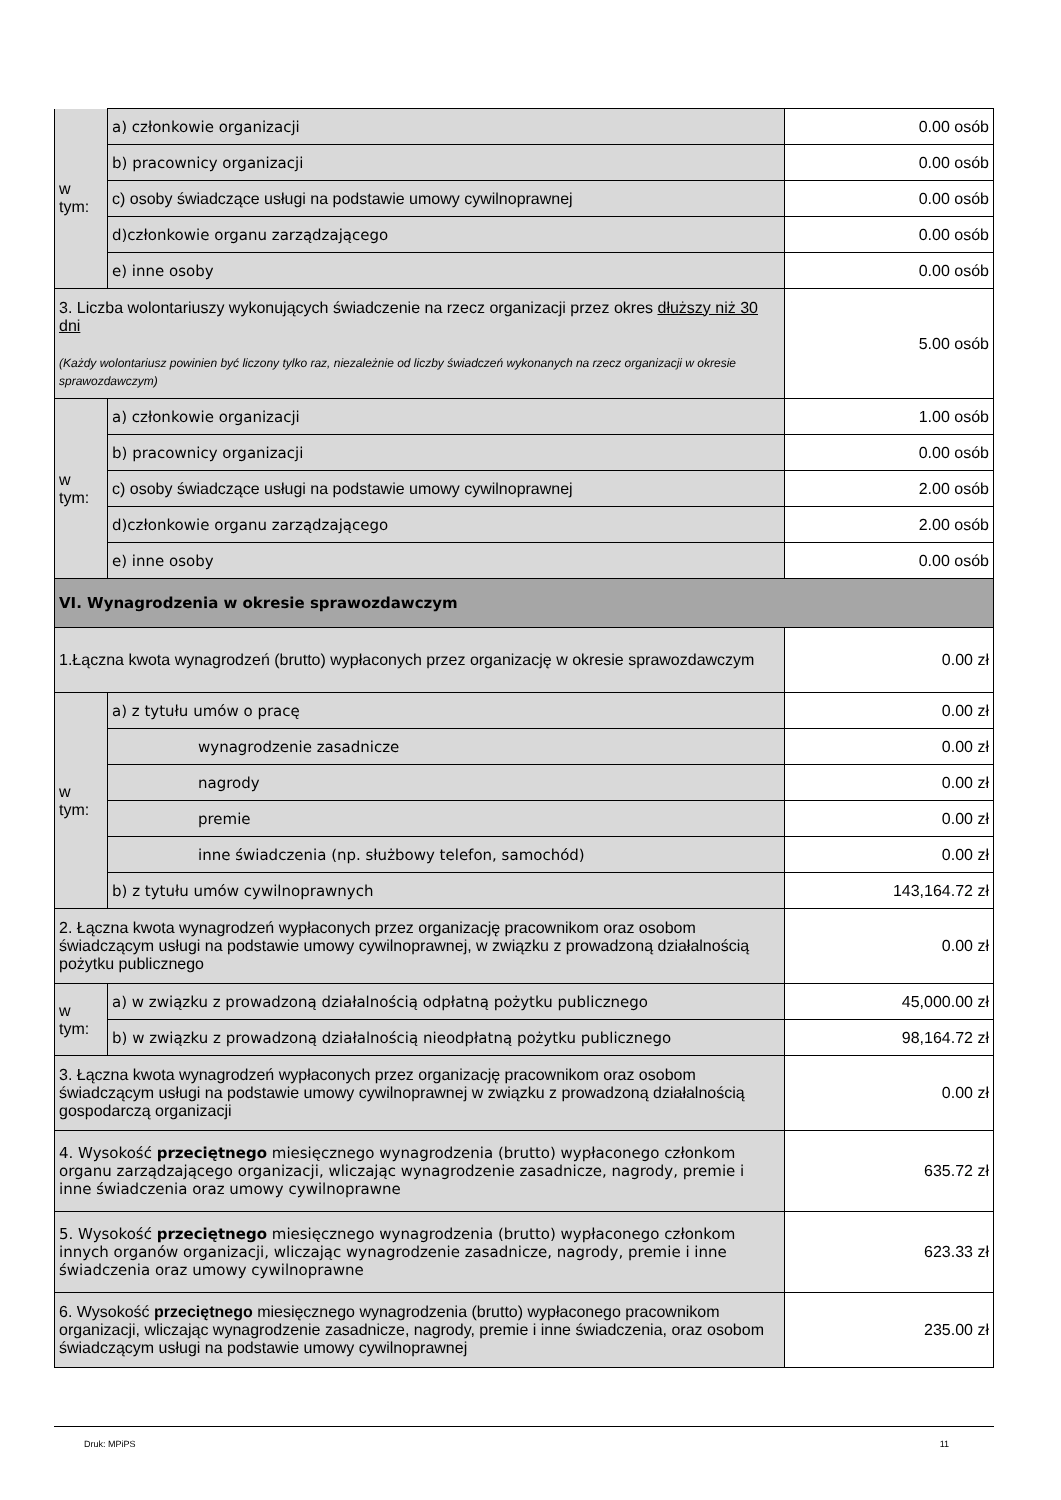| w tym: | a) członkowie organizacji | 0.00 osób |
| | b) pracownicy organizacji | 0.00 osób |
| | c) osoby świadczące usługi na podstawie umowy cywilnoprawnej | 0.00 osób |
| | d)członkowie organu zarządzającego | 0.00 osób |
| | e) inne osoby | 0.00 osób |
| 3. Liczba wolontariuszy wykonujących świadczenie na rzecz organizacji przez okres dłuższy niż 30 dni (Każdy wolontariusz powinien być liczony tylko raz, niezależnie od liczby świadczeń wykonanych na rzecz organizacji w okresie sprawozdawczym) | | 5.00 osób |
| w tym: | a) członkowie organizacji | 1.00 osób |
| | b) pracownicy organizacji | 0.00 osób |
| | c) osoby świadczące usługi na podstawie umowy cywilnoprawnej | 2.00 osób |
| | d)członkowie organu zarządzającego | 2.00 osób |
| | e) inne osoby | 0.00 osób |
| VI. Wynagrodzenia w okresie sprawozdawczym | | |
| 1.Łączna kwota wynagrodzeń (brutto) wypłaconych przez organizację w okresie sprawozdawczym | | 0.00 zł |
| w tym: | a) z tytułu umów o pracę | 0.00 zł |
| | wynagrodzenie zasadnicze | 0.00 zł |
| | nagrody | 0.00 zł |
| | premie | 0.00 zł |
| | inne świadczenia (np. służbowy telefon, samochód) | 0.00 zł |
| | b) z tytułu umów cywilnoprawnych | 143,164.72 zł |
| 2. Łączna kwota wynagrodzeń wypłaconych przez organizację pracownikom oraz osobom świadczącym usługi na podstawie umowy cywilnoprawnej, w związku z prowadzoną działalnością pożytku publicznego | | 0.00 zł |
| w tym: | a) w związku z prowadzoną działalnością odpłatną pożytku publicznego | 45,000.00 zł |
| | b) w związku z prowadzoną działalnością nieodpłatną pożytku publicznego | 98,164.72 zł |
| 3. Łączna kwota wynagrodzeń wypłaconych przez organizację pracownikom oraz osobom świadczącym usługi na podstawie umowy cywilnoprawnej w związku z prowadzoną działalnością gospodarczą organizacji | | 0.00 zł |
| 4. Wysokość przeciętnego miesięcznego wynagrodzenia (brutto) wypłaconego członkom organu zarządzającego organizacji, wliczając wynagrodzenie zasadnicze, nagrody, premie i inne świadczenia oraz umowy cywilnoprawne | | 635.72 zł |
| 5. Wysokość przeciętnego miesięcznego wynagrodzenia (brutto) wypłaconego członkom innych organów organizacji, wliczając wynagrodzenie zasadnicze, nagrody, premie i inne świadczenia oraz umowy cywilnoprawne | | 623.33 zł |
| 6. Wysokość przeciętnego miesięcznego wynagrodzenia (brutto) wypłaconego pracownikom organizacji, wliczając wynagrodzenie zasadnicze, nagrody, premie i inne świadczenia, oraz osobom świadczącym usługi na podstawie umowy cywilnoprawnej | | 235.00 zł |
Druk: MPiPS 11